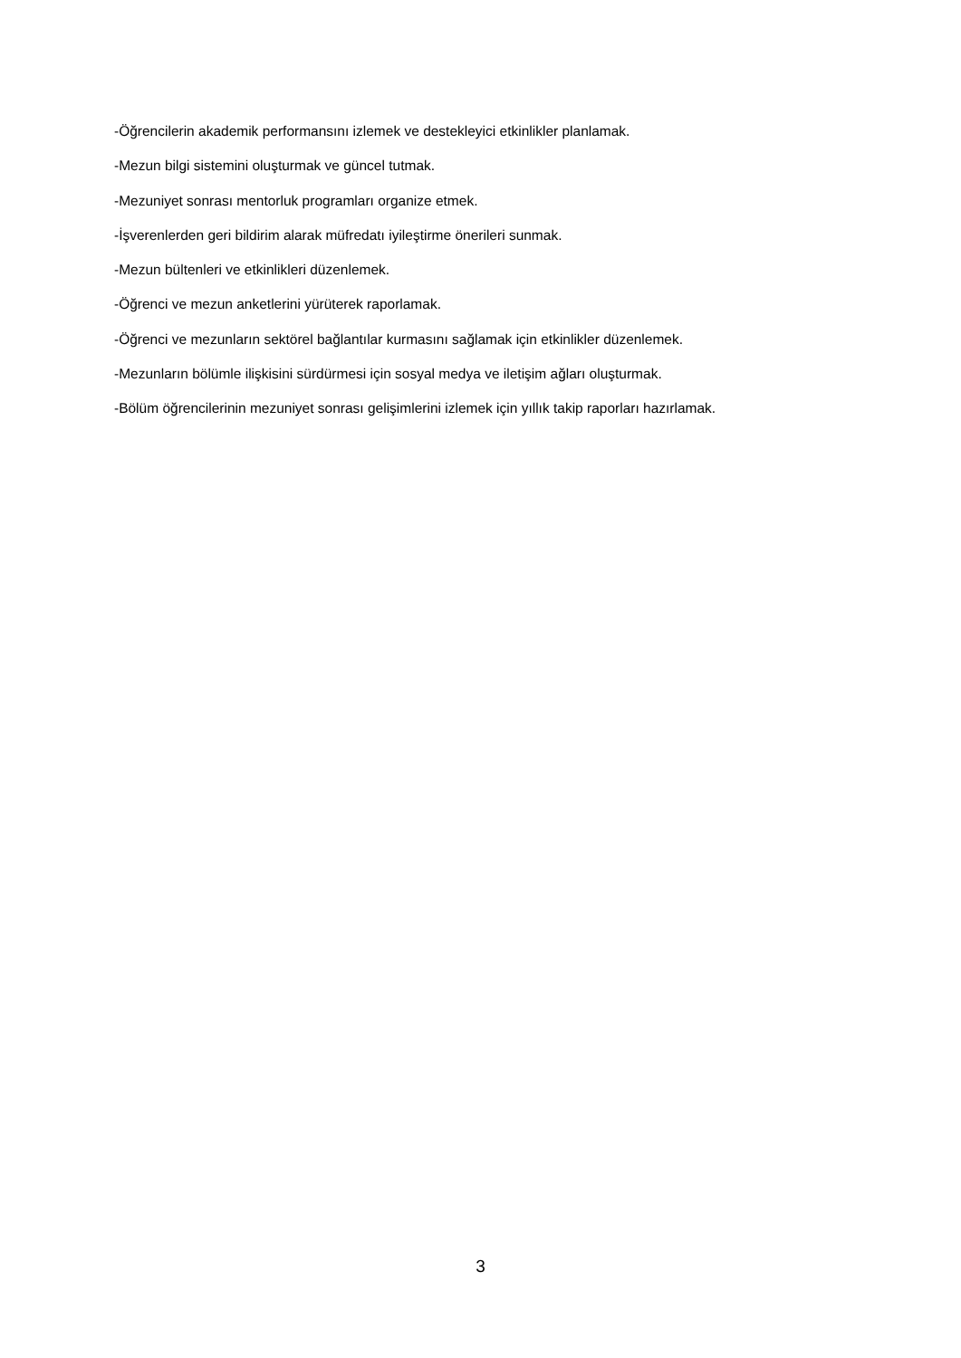-Öğrencilerin akademik performansını izlemek ve destekleyici etkinlikler planlamak.
-Mezun bilgi sistemini oluşturmak ve güncel tutmak.
-Mezuniyet sonrası mentorluk programları organize etmek.
-İşverenlerden geri bildirim alarak müfredatı iyileştirme önerileri sunmak.
-Mezun bültenleri ve etkinlikleri düzenlemek.
-Öğrenci ve mezun anketlerini yürüterek raporlamak.
-Öğrenci ve mezunların sektörel bağlantılar kurmasını sağlamak için etkinlikler düzenlemek.
-Mezunların bölümle ilişkisini sürdürmesi için sosyal medya ve iletişim ağları oluşturmak.
-Bölüm öğrencilerinin mezuniyet sonrası gelişimlerini izlemek için yıllık takip raporları hazırlamak.
3